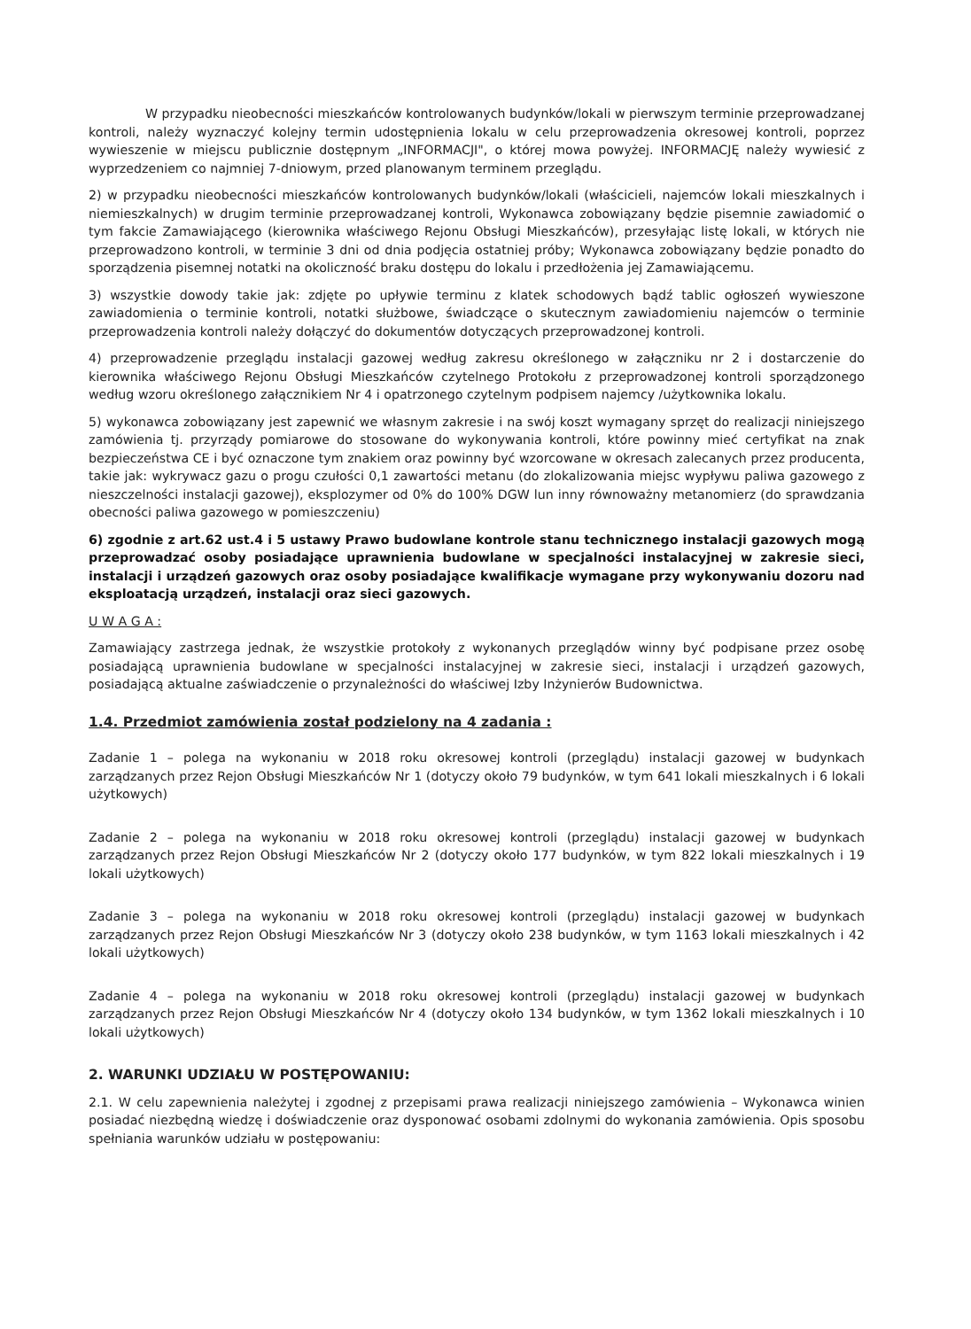W przypadku nieobecności mieszkańców kontrolowanych budynków/lokali w pierwszym terminie przeprowadzanej kontroli, należy wyznaczyć kolejny termin udostępnienia lokalu w celu przeprowadzenia okresowej kontroli, poprzez wywieszenie w miejscu publicznie dostępnym „INFORMACJI", o której mowa powyżej. INFORMACJĘ należy wywiesić z wyprzedzeniem co najmniej 7-dniowym, przed planowanym terminem przeglądu.
2) w przypadku nieobecności mieszkańców kontrolowanych budynków/lokali (właścicieli, najemców lokali mieszkalnych i niemieszkalnych) w drugim terminie przeprowadzanej kontroli, Wykonawca zobowiązany będzie pisemnie zawiadomić o tym fakcie Zamawiającego (kierownika właściwego Rejonu Obsługi Mieszkańców), przesyłając listę lokali, w których nie przeprowadzono kontroli, w terminie 3 dni od dnia podjęcia ostatniej próby; Wykonawca zobowiązany będzie ponadto do sporządzenia pisemnej notatki na okoliczność braku dostępu do lokalu i przedłożenia jej Zamawiającemu.
3) wszystkie dowody takie jak: zdjęte po upływie terminu z klatek schodowych bądź tablic ogłoszeń wywieszone zawiadomienia o terminie kontroli, notatki służbowe, świadczące o skutecznym zawiadomieniu najemców o terminie przeprowadzenia kontroli należy dołączyć do dokumentów dotyczących przeprowadzonej kontroli.
4) przeprowadzenie przeglądu instalacji gazowej według zakresu określonego w załączniku nr 2 i dostarczenie do kierownika właściwego Rejonu Obsługi Mieszkańców czytelnego Protokołu z przeprowadzonej kontroli sporządzonego według wzoru określonego załącznikiem Nr 4 i opatrzonego czytelnym podpisem najemcy /użytkownika lokalu.
5) wykonawca zobowiązany jest zapewnić we własnym zakresie i na swój koszt wymagany sprzęt do realizacji niniejszego zamówienia tj. przyrządy pomiarowe do stosowane do wykonywania kontroli, które powinny mieć certyfikat na znak bezpieczeństwa CE i być oznaczone tym znakiem oraz powinny być wzorcowane w okresach zalecanych przez producenta, takie jak: wykrywacz gazu o progu czułości 0,1 zawartości metanu (do zlokalizowania miejsc wypływu paliwa gazowego z nieszczelności instalacji gazowej), eksplozymer od 0% do 100% DGW lun inny równoważny metanomierz (do sprawdzania obecności paliwa gazowego w pomieszczeniu)
6) zgodnie z art.62 ust.4 i 5 ustawy Prawo budowlane kontrole stanu technicznego instalacji gazowych mogą przeprowadzać osoby posiadające uprawnienia budowlane w specjalności instalacyjnej w zakresie sieci, instalacji i urządzeń gazowych oraz osoby posiadające kwalifikacje wymagane przy wykonywaniu dozoru nad eksploatacją urządzeń, instalacji oraz sieci gazowych.
U W A G A :
Zamawiający zastrzega jednak, że wszystkie protokoły z wykonanych przeglądów winny być podpisane przez osobę posiadającą uprawnienia budowlane w specjalności instalacyjnej w zakresie sieci, instalacji i urządzeń gazowych, posiadającą aktualne zaświadczenie o przynależności do właściwej Izby Inżynierów Budownictwa.
1.4. Przedmiot zamówienia został podzielony na 4 zadania :
Zadanie 1 – polega na wykonaniu w 2018 roku okresowej kontroli (przeglądu) instalacji gazowej w budynkach zarządzanych przez Rejon Obsługi Mieszkańców Nr 1 (dotyczy około 79 budynków, w tym 641 lokali mieszkalnych i 6 lokali użytkowych)
Zadanie 2 – polega na wykonaniu w 2018 roku okresowej kontroli (przeglądu) instalacji gazowej w budynkach zarządzanych przez Rejon Obsługi Mieszkańców Nr 2 (dotyczy około 177 budynków, w tym 822 lokali mieszkalnych i 19 lokali użytkowych)
Zadanie 3 – polega na wykonaniu w 2018 roku okresowej kontroli (przeglądu) instalacji gazowej w budynkach zarządzanych przez Rejon Obsługi Mieszkańców Nr 3 (dotyczy około 238 budynków, w tym 1163 lokali mieszkalnych i 42 lokali użytkowych)
Zadanie 4 – polega na wykonaniu w 2018 roku okresowej kontroli (przeglądu) instalacji gazowej w budynkach zarządzanych przez Rejon Obsługi Mieszkańców Nr 4 (dotyczy około 134 budynków, w tym 1362 lokali mieszkalnych i 10 lokali użytkowych)
2. WARUNKI UDZIAŁU W POSTĘPOWANIU:
2.1. W celu zapewnienia należytej i zgodnej z przepisami prawa realizacji niniejszego zamówienia – Wykonawca winien posiadać niezbędną wiedzę i doświadczenie oraz dysponować osobami zdolnymi do wykonania zamówienia. Opis sposobu spełniania warunków udziału w postępowaniu: